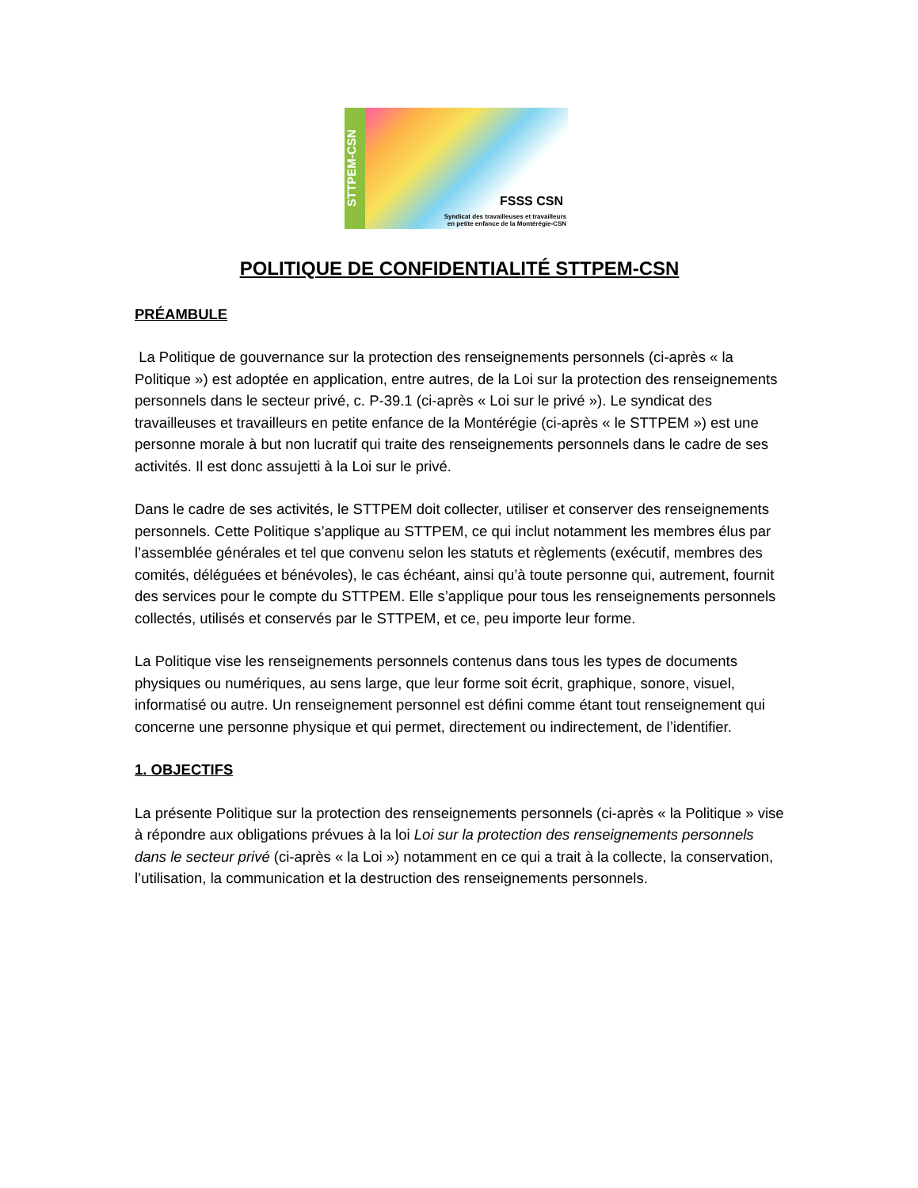STTPEM-CSN
FSSS CSN
Syndicat des travailleuses et travailleurs
en petite enfance de la Montérégie-CSN
POLITIQUE DE CONFIDENTIALITÉ STTPEM-CSN
PRÉAMBULE
La Politique de gouvernance sur la protection des renseignements personnels (ci-après « la Politique ») est adoptée en application, entre autres, de la Loi sur la protection des renseignements personnels dans le secteur privé, c. P-39.1 (ci-après « Loi sur le privé »). Le syndicat des travailleuses et travailleurs en petite enfance de la Montérégie (ci-après « le STTPEM ») est une personne morale à but non lucratif qui traite des renseignements personnels dans le cadre de ses activités. Il est donc assujetti à la Loi sur le privé.
Dans le cadre de ses activités, le STTPEM doit collecter, utiliser et conserver des renseignements personnels. Cette Politique s’applique au STTPEM, ce qui inclut notamment les membres élus par l’assemblée générales et tel que convenu selon les statuts et règlements (exécutif, membres des comités, déléguées et bénévoles), le cas échéant, ainsi qu’à toute personne qui, autrement, fournit des services pour le compte du STTPEM. Elle s’applique pour tous les renseignements personnels collectés, utilisés et conservés par le STTPEM, et ce, peu importe leur forme.
La Politique vise les renseignements personnels contenus dans tous les types de documents physiques ou numériques, au sens large, que leur forme soit écrit, graphique, sonore, visuel, informatisé ou autre. Un renseignement personnel est défini comme étant tout renseignement qui concerne une personne physique et qui permet, directement ou indirectement, de l’identifier.
1. OBJECTIFS
La présente Politique sur la protection des renseignements personnels (ci-après « la Politique » vise à répondre aux obligations prévues à la loi Loi sur la protection des renseignements personnels dans le secteur privé (ci-après « la Loi ») notamment en ce qui a trait à la collecte, la conservation, l’utilisation, la communication et la destruction des renseignements personnels.